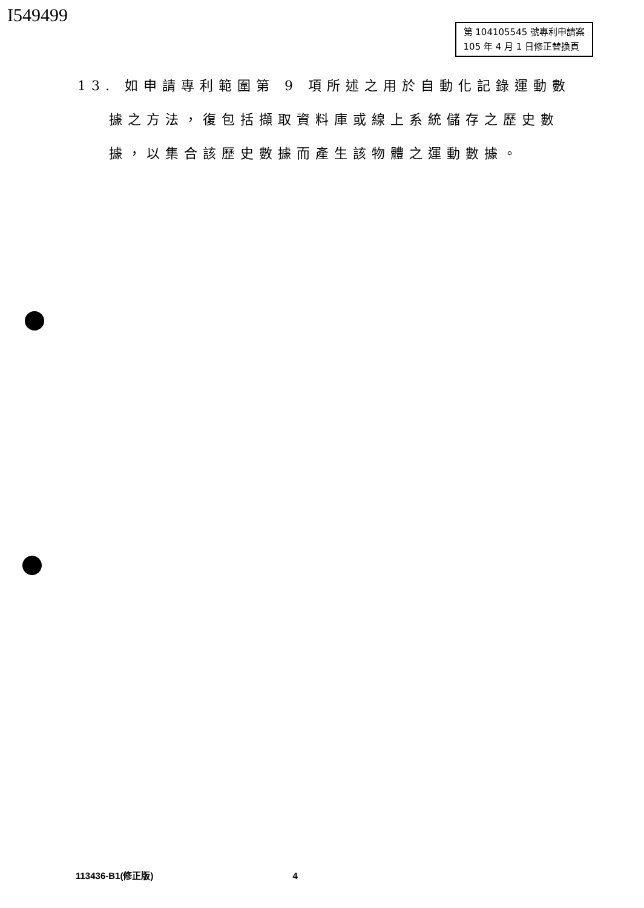I549499
第 104105545 號專利申請案
105 年 4 月 1 日修正替換頁
13. 如申請專利範圍第 9 項所述之用於自動化記錄運動數據之方法，復包括擷取資料庫或線上系統儲存之歷史數據，以集合該歷史數據而產生該物體之運動數據。
113436-B1(修正版) 4